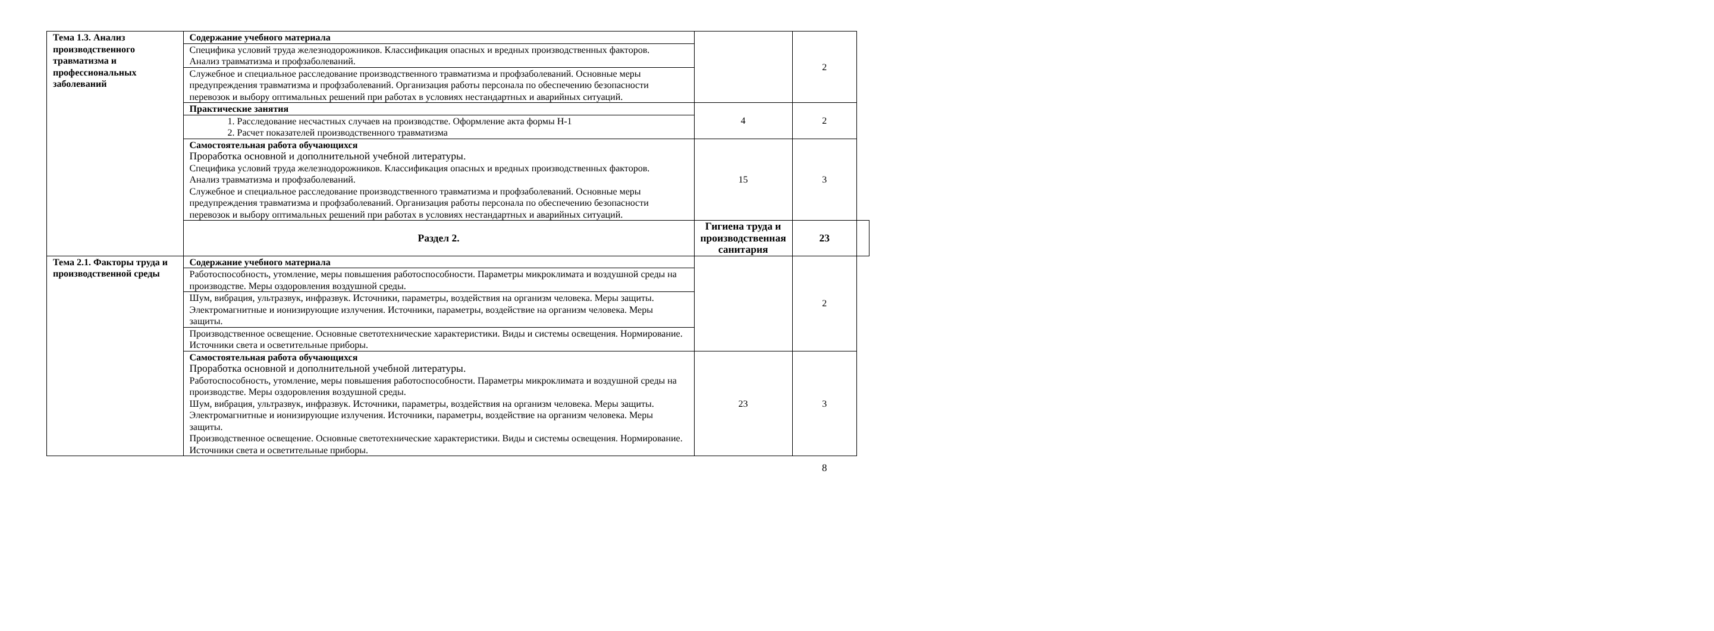| Тема 1.3. Анализ производственного травматизма и профессиональных заболеваний | Содержание учебного материала | | 2 | |
| | Специфика условий труда железнодорожников. Классификация опасных и вредных производственных факторов. Анализ травматизма и профзаболеваний. | | | |
| | Служебное и специальное расследование производственного травматизма и профзаболеваний. Основные меры предупреждения травматизма и профзаболеваний. Организация работы персонала по обеспечению безопасности перевозок и выбору оптимальных решений при работах в условиях нестандартных и аварийных ситуаций. | | | |
| | Практические занятия | 4 | 2 | |
| | 1. Расследование несчастных случаев на производстве. Оформление акта формы Н-1 2. Расчет показателей производственного травматизма | | | |
| | Самостоятельная работа обучающихся Проработка основной и дополнительной учебной литературы. Специфика условий труда железнодорожников. Классификация опасных и вредных производственных факторов. Анализ травматизма и профзаболеваний. Служебное и специальное расследование производственного травматизма и профзаболеваний. Основные меры предупреждения травматизма и профзаболеваний. Организация работы персонала по обеспечению безопасности перевозок и выбору оптимальных решений при работах в условиях нестандартных и аварийных ситуаций. | 15 | 3 | |
| | Раздел 2. | Гигиена труда и производственная санитария | 23 | |
| Тема 2.1. Факторы труда и производственной среды | Содержание учебного материала | | 2 | |
| | Работоспособность, утомление, меры повышения работоспособности. Параметры микроклимата и воздушной среды на производстве. Меры оздоровления воздушной среды. | | | |
| | Шум, вибрация, ультразвук, инфразвук. Источники, параметры, воздействия на организм человека. Меры защиты. Электромагнитные и ионизирующие излучения. Источники, параметры, воздействие на организм человека. Меры защиты. | | | |
| | Производственное освещение. Основные светотехнические характеристики. Виды и системы освещения. Нормирование. Источники света и осветительные приборы. | | | |
| | Самостоятельная работа обучающихся Проработка основной и дополнительной учебной литературы. Работоспособность, утомление, меры повышения работоспособности. Параметры микроклимата и воздушной среды на производстве. Меры оздоровления воздушной среды. Шум, вибрация, ультразвук, инфразвук. Источники, параметры, воздействия на организм человека. Меры защиты. Электромагнитные и ионизирующие излучения. Источники, параметры, воздействие на организм человека. Меры защиты. Производственное освещение. Основные светотехнические характеристики. Виды и системы освещения. Нормирование. Источники света и осветительные приборы. | 23 | 3 | |
8